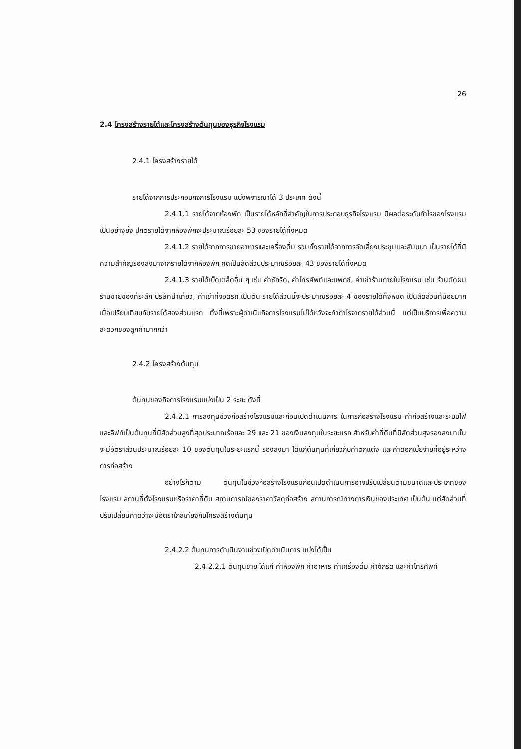26
2.4 โครงสร้างรายได้และโครงสร้างต้นทุนของธุรกิจโรงแรม
2.4.1 โครงสร้างรายได้
รายได้จากการประกอบกิจการโรงแรม แบ่งพิจารณาได้ 3 ประเภท ดังนี้
2.4.1.1 รายได้จากห้องพัก เป็นรายได้หลักที่สำคัญในการประกอบธุรกิจโรงแรม มีผลต่อระดับกำไรของโรงแรมเป็นอย่างยิ่ง ปกติรายได้จากห้องพักจะประมาณร้อยละ 53 ของรายได้ทั้งหมด
2.4.1.2 รายได้จากการขายอาหารและเครื่องดื่ม รวมทั้งรายได้จากการจัดเลี้ยงประชุมและสัมมนา เป็นรายได้ที่มีความสำคัญรองลงมาจากรายได้จากห้องพัก คิดเป็นสัดส่วนประมาณร้อยละ 43 ของรายได้ทั้งหมด
2.4.1.3 รายได้เบ็ดเตล็ดอื่น ๆ เช่น ค่าซักรีด, ค่าโทรศัพท์และแฟกซ์, ค่าเช่าร้านภายในโรงแรม เช่น ร้านตัดผม ร้านขายของที่ระลึก บริษัทนำเที่ยว, ค่าเช่าที่จอดรถ เป็นต้น รายได้ส่วนนี้จะประมาณร้อยละ 4 ของรายได้ทั้งหมด เป็นสัดส่วนที่น้อยมากเมื่อเปรียบเทียบกับรายได้สองส่วนแรก ทั้งนี้เพราะผู้ดำเนินกิจการโรงแรมไม่ได้หวังจะทำกำไรจากรายได้ส่วนนี้ แต่เป็นบริการเพื่อความสะดวกของลูกค้ามากกว่า
2.4.2 โครงสร้างต้นทุน
ต้นทุนของกิจการโรงแรมแบ่งเป็น 2 ระยะ ดังนี้
2.4.2.1 การลงทุนช่วงก่อสร้างโรงแรมและก่อนเปิดดำเนินการ ในการก่อสร้างโรงแรม ค่าก่อสร้างและระบบไฟและลิฟท์เป็นต้นทุนที่มีสัดส่วนสูงที่สุดประมาณร้อยละ 29 และ 21 ของเงินลงทุนในระยะแรก สำหรับค่าที่ดินที่มีสัดส่วนสูงรองลงมานั้น จะมีอัตราส่วนประมาณร้อยละ 10 ของต้นทุนในระยะแรกนี้ รองลงมา ได้แก่ต้นทุนที่เกี่ยวกับค่าตกแต่ง และค่าดอกเบี้ยจ่ายที่อยู่ระหว่างการก่อสร้าง
อย่างไรก็ตาม ต้นทุนในช่วงก่อสร้างโรงแรมก่อนเปิดดำเนินการอาจปรับเปลี่ยนตามขนาดและประเภทของโรงแรม สถานที่ตั้งโรงแรมหรือราคาที่ดิน สถานการณ์ของราคาวัสดุก่อสร้าง สถานการณ์ทางการเงินของประเทศ เป็นต้น แต่สัดส่วนที่ปรับเปลี่ยนคาดว่าจะมีอัตราใกล้เคียงกับโครงสร้างต้นทุน
2.4.2.2 ต้นทุนการดำเนินงานช่วงเปิดดำเนินการ แบ่งได้เป็น
2.4.2.2.1 ต้นทุนขาย ได้แก่ ค่าห้องพัก ค่าอาหาร ค่าเครื่องดื่ม ค่าซักรีด และค่าโทรศัพท์